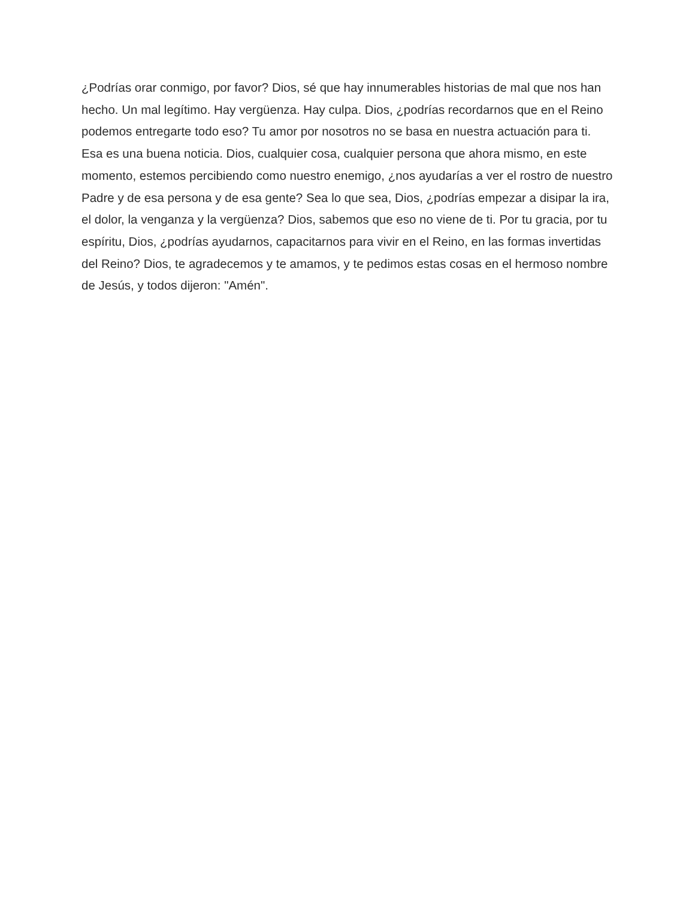¿Podrías orar conmigo, por favor? Dios, sé que hay innumerables historias de mal que nos han hecho. Un mal legítimo. Hay vergüenza. Hay culpa. Dios, ¿podrías recordarnos que en el Reino podemos entregarte todo eso? Tu amor por nosotros no se basa en nuestra actuación para ti. Esa es una buena noticia. Dios, cualquier cosa, cualquier persona que ahora mismo, en este momento, estemos percibiendo como nuestro enemigo, ¿nos ayudarías a ver el rostro de nuestro Padre y de esa persona y de esa gente? Sea lo que sea, Dios, ¿podrías empezar a disipar la ira, el dolor, la venganza y la vergüenza? Dios, sabemos que eso no viene de ti. Por tu gracia, por tu espíritu, Dios, ¿podrías ayudarnos, capacitarnos para vivir en el Reino, en las formas invertidas del Reino? Dios, te agradecemos y te amamos, y te pedimos estas cosas en el hermoso nombre de Jesús, y todos dijeron: "Amén".